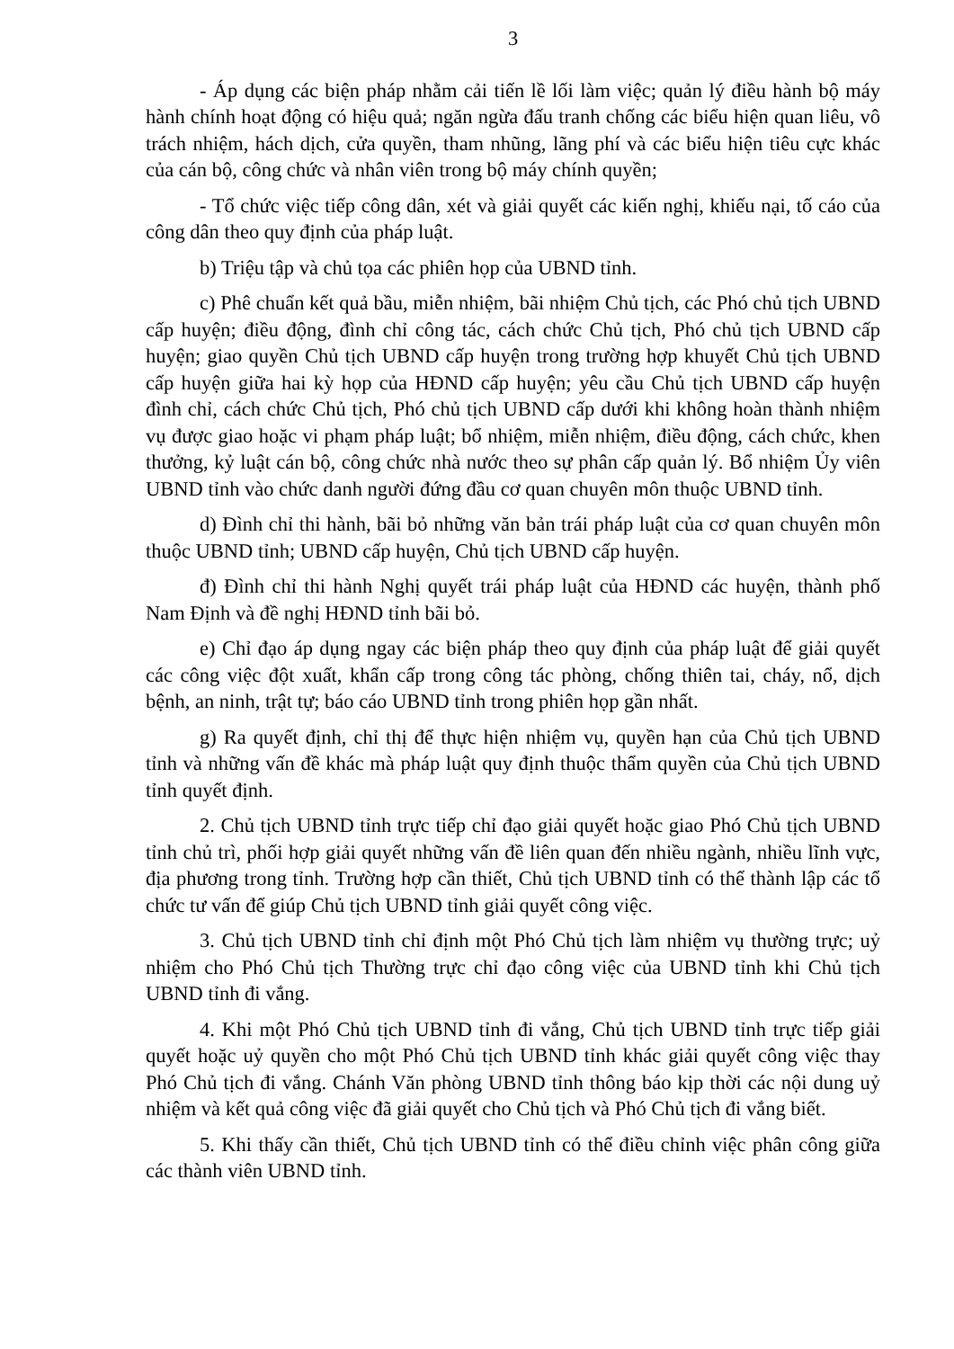3
- Áp dụng các biện pháp nhằm cải tiến lề lối làm việc; quản lý điều hành bộ máy hành chính hoạt động có hiệu quả; ngăn ngừa đấu tranh chống các biểu hiện quan liêu, vô trách nhiệm, hách dịch, cửa quyền, tham nhũng, lãng phí và các biểu hiện tiêu cực khác của cán bộ, công chức và nhân viên trong bộ máy chính quyền;
- Tổ chức việc tiếp công dân, xét và giải quyết các kiến nghị, khiếu nại, tố cáo của công dân theo quy định của pháp luật.
b) Triệu tập và chủ tọa các phiên họp của UBND tỉnh.
c) Phê chuẩn kết quả bầu, miễn nhiệm, bãi nhiệm Chủ tịch, các Phó chủ tịch UBND cấp huyện; điều động, đình chỉ công tác, cách chức Chủ tịch, Phó chủ tịch UBND cấp huyện; giao quyền Chủ tịch UBND cấp huyện trong trường hợp khuyết Chủ tịch UBND cấp huyện giữa hai kỳ họp của HĐND cấp huyện; yêu cầu Chủ tịch UBND cấp huyện đình chỉ, cách chức Chủ tịch, Phó chủ tịch UBND cấp dưới khi không hoàn thành nhiệm vụ được giao hoặc vi phạm pháp luật; bổ nhiệm, miễn nhiệm, điều động, cách chức, khen thưởng, kỷ luật cán bộ, công chức nhà nước theo sự phân cấp quản lý. Bổ nhiệm Ủy viên UBND tỉnh vào chức danh người đứng đầu cơ quan chuyên môn thuộc UBND tỉnh.
d) Đình chỉ thi hành, bãi bỏ những văn bản trái pháp luật của cơ quan chuyên môn thuộc UBND tỉnh; UBND cấp huyện, Chủ tịch UBND cấp huyện.
đ) Đình chỉ thi hành Nghị quyết trái pháp luật của HĐND các huyện, thành phố Nam Định và đề nghị HĐND tỉnh bãi bỏ.
e) Chỉ đạo áp dụng ngay các biện pháp theo quy định của pháp luật để giải quyết các công việc đột xuất, khẩn cấp trong công tác phòng, chống thiên tai, cháy, nổ, dịch bệnh, an ninh, trật tự; báo cáo UBND tỉnh trong phiên họp gần nhất.
g) Ra quyết định, chỉ thị để thực hiện nhiệm vụ, quyền hạn của Chủ tịch UBND tỉnh và những vấn đề khác mà pháp luật quy định thuộc thẩm quyền của Chủ tịch UBND tỉnh quyết định.
2. Chủ tịch UBND tỉnh trực tiếp chỉ đạo giải quyết hoặc giao Phó Chủ tịch UBND tỉnh chủ trì, phối hợp giải quyết những vấn đề liên quan đến nhiều ngành, nhiều lĩnh vực, địa phương trong tỉnh. Trường hợp cần thiết, Chủ tịch UBND tỉnh có thể thành lập các tổ chức tư vấn để giúp Chủ tịch UBND tỉnh giải quyết công việc.
3. Chủ tịch UBND tỉnh chỉ định một Phó Chủ tịch làm nhiệm vụ thường trực; uỷ nhiệm cho Phó Chủ tịch Thường trực chỉ đạo công việc của UBND tỉnh khi Chủ tịch UBND tỉnh đi vắng.
4. Khi một Phó Chủ tịch UBND tỉnh đi vắng, Chủ tịch UBND tỉnh trực tiếp giải quyết hoặc uỷ quyền cho một Phó Chủ tịch UBND tỉnh khác giải quyết công việc thay Phó Chủ tịch đi vắng. Chánh Văn phòng UBND tỉnh thông báo kịp thời các nội dung uỷ nhiệm và kết quả công việc đã giải quyết cho Chủ tịch và Phó Chủ tịch đi vắng biết.
5. Khi thấy cần thiết, Chủ tịch UBND tỉnh có thể điều chỉnh việc phân công giữa các thành viên UBND tỉnh.